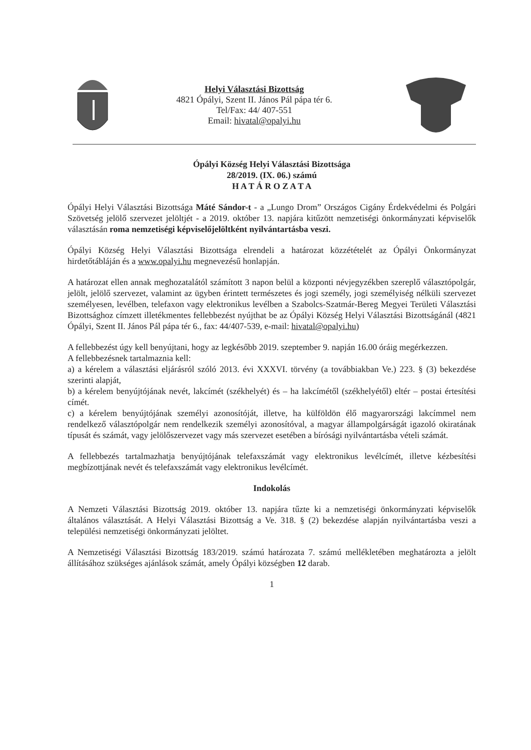Helyi Választási Bizottság
4821 Ópályi, Szent II. János Pál pápa tér 6.
Tel/Fax: 44/ 407-551
Email: hivatal@opalyi.hu
Ópályi Község Helyi Választási Bizottsága
28/2019. (IX. 06.) számú
H A T Á R O Z A T A
Ópályi Helyi Választási Bizottsága Máté Sándor-t - a „Lungo Drom” Országos Cigány Érdekvédelmi és Polgári Szövetség jelölő szervezet jelöltjét - a 2019. október 13. napjára kitűzött nemzetiségi önkormányzati képviselők választásán roma nemzetiségi képviselőjelöltként nyilvántartásba veszi.
Ópályi Község Helyi Választási Bizottsága elrendeli a határozat közzétételét az Ópályi Önkormányzat hirdetőtábláján és a www.opalyi.hu megnevezésű honlapján.
A határozat ellen annak meghozatalától számított 3 napon belül a központi névjegyzékben szereplő választópolgár, jelölt, jelölő szervezet, valamint az ügyben érintett természetes és jogi személy, jogi személyiség nélküli szervezet személyesen, levélben, telefaxon vagy elektronikus levélben a Szabolcs-Szatmár-Bereg Megyei Területi Választási Bizottsághoz címzett illetékmentes fellebbezést nyújthat be az Ópályi Község Helyi Választási Bizottságánál (4821 Ópályi, Szent II. János Pál pápa tér 6., fax: 44/407-539, e-mail: hivatal@opalyi.hu)
A fellebbezést úgy kell benyújtani, hogy az legkésőbb 2019. szeptember 9. napján 16.00 óráig megérkezzen.
A fellebbezésnek tartalmaznia kell:
a) a kérelem a választási eljárásról szóló 2013. évi XXXVI. törvény (a továbbiakban Ve.) 223. § (3) bekezdése szerinti alapját,
b) a kérelem benyújtójának nevét, lakcímét (székhelyét) és – ha lakcímétől (székhelyétől) eltér – postai értesítési címét.
c) a kérelem benyújtójának személyi azonosítóját, illetve, ha külföldön élő magyarországi lakcímmel nem rendelkező választópolgár nem rendelkezik személyi azonosítóval, a magyar állampolgárságát igazoló okiratának típusát és számát, vagy jelölőszervezet vagy más szervezet esetében a bírósági nyilvántartásba vételi számát.
A fellebbezés tartalmazhatja benyújtójának telefaxszámát vagy elektronikus levélcímét, illetve kézbesítési megbízottjának nevét és telefaxszámát vagy elektronikus levélcímét.
Indokolás
A Nemzeti Választási Bizottság 2019. október 13. napjára tűzte ki a nemzetiségi önkormányzati képviselők általános választását. A Helyi Választási Bizottság a Ve. 318. § (2) bekezdése alapján nyilvántartásba veszi a települési nemzetiségi önkormányzati jelöltet.
A Nemzetiségi Választási Bizottság 183/2019. számú határozata 7. számú mellékletében meghatározta a jelölt állításához szükséges ajánlások számát, amely Ópályi községben 12 darab.
1